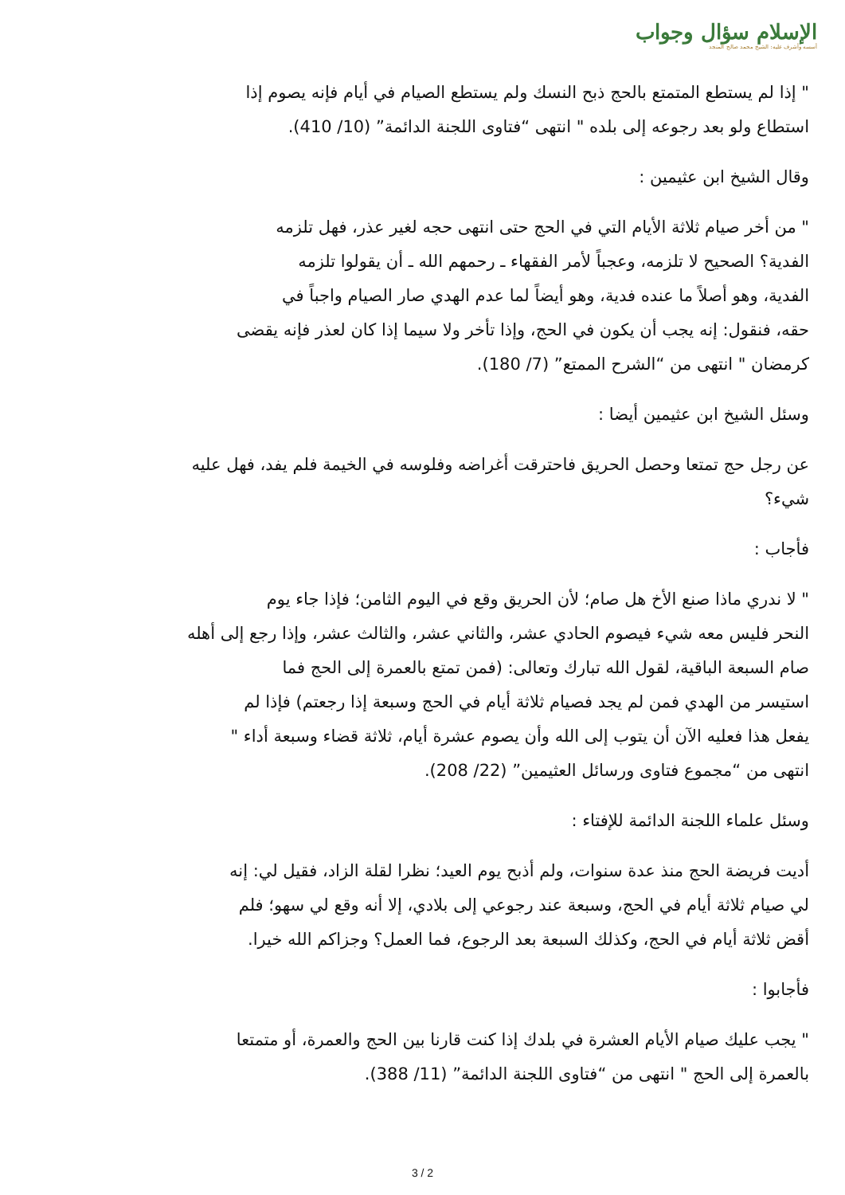الإسلام سؤال وجواب
أسسه وأشرف عليه: الشيخ محمد صالح المنجد
" إذا لم يستطع المتمتع بالحج ذبح النسك ولم يستطع الصيام في أيام فإنه يصوم إذا
استطاع ولو بعد رجوعه إلى بلده " انتهى “فتاوى اللجنة الدائمة” (10/ 410).
وقال الشيخ ابن عثيمين :
" من أخر صيام ثلاثة الأيام التي في الحج حتى انتهى حجه لغير عذر، فهل تلزمه
الفدية؟ الصحيح لا تلزمه، وعجباً لأمر الفقهاء ـ رحمهم الله ـ أن يقولوا تلزمه
الفدية، وهو أصلاً ما عنده فدية، وهو أيضاً لما عدم الهدي صار الصيام واجباً في
حقه، فنقول: إنه يجب أن يكون في الحج، وإذا تأخر ولا سيما إذا كان لعذر فإنه يقضى
كرمضان " انتهى من “الشرح الممتع” (7/ 180).
وسئل الشيخ ابن عثيمين أيضا :
عن رجل حج تمتعا وحصل الحريق فاحترقت أغراضه وفلوسه في الخيمة فلم يفد، فهل عليه
شيء؟
فأجاب :
" لا ندري ماذا صنع الأخ هل صام؛ لأن الحريق وقع في اليوم الثامن؛ فإذا جاء يوم
النحر فليس معه شيء فيصوم الحادي عشر، والثاني عشر، والثالث عشر، وإذا رجع إلى أهله
صام السبعة الباقية، لقول الله تبارك وتعالى: (فمن تمتع بالعمرة إلى الحج فما
استيسر من الهدي فمن لم يجد فصيام ثلاثة أيام في الحج وسبعة إذا رجعتم) فإذا لم
يفعل هذا فعليه الآن أن يتوب إلى الله وأن يصوم عشرة أيام، ثلاثة قضاء وسبعة أداء "
انتهى من “مجموع فتاوى ورسائل العثيمين” (22/ 208).
وسئل علماء اللجنة الدائمة للإفتاء :
أديت فريضة الحج منذ عدة سنوات، ولم أذبح يوم العيد؛ نظرا لقلة الزاد، فقيل لي: إنه
لي صيام ثلاثة أيام في الحج، وسبعة عند رجوعي إلى بلادي، إلا أنه وقع لي سهو؛ فلم
أقض ثلاثة أيام في الحج، وكذلك السبعة بعد الرجوع، فما العمل؟ وجزاكم الله خيرا.
فأجابوا :
" يجب عليك صيام الأيام العشرة في بلدك إذا كنت قارنا بين الحج والعمرة، أو متمتعا
بالعمرة إلى الحج " انتهى من “فتاوى اللجنة الدائمة” (11/ 388).
3 / 2